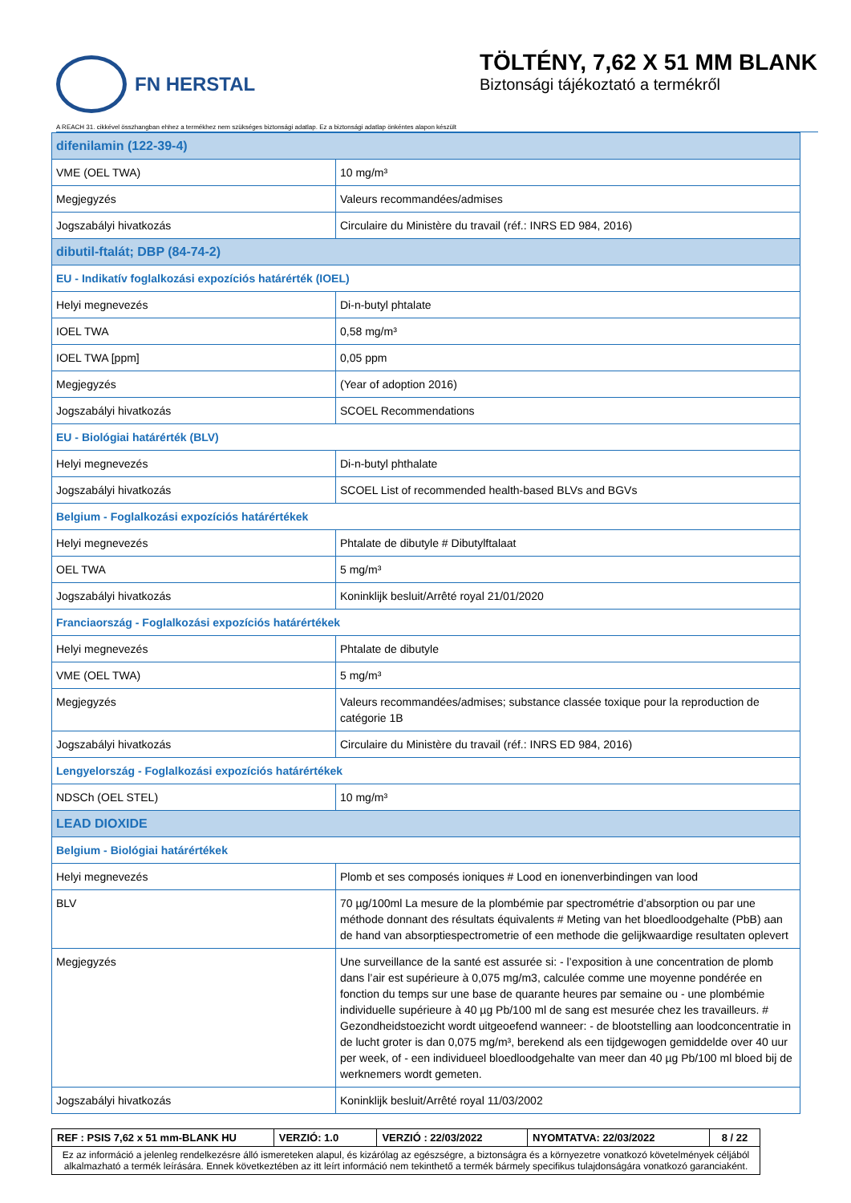FN HERSTAL
TÖLTÉNY, 7,62 X 51 MM BLANK
Biztonsági tájékoztató a termékről
A REACH 31. cikkével összhangban ehhez a termékhez nem szükséges biztonsági adatlap. Ez a biztonsági adatlap önkéntes alapon készült
| difenilamin (122-39-4) | |
| VME (OEL TWA) | 10 mg/m³ |
| Megjegyzés | Valeurs recommandées/admises |
| Jogszabályi hivatkozás | Circulaire du Ministère du travail (réf.: INRS ED 984, 2016) |
| dibutil-ftalát; DBP (84-74-2) | |
| EU - Indikatív foglalkozási expozíciós határérték (IOEL) | |
| Helyi megnevezés | Di-n-butyl phtalate |
| IOEL TWA | 0,58 mg/m³ |
| IOEL TWA [ppm] | 0,05 ppm |
| Megjegyzés | (Year of adoption 2016) |
| Jogszabályi hivatkozás | SCOEL Recommendations |
| EU - Biológiai határérték (BLV) | |
| Helyi megnevezés | Di-n-butyl phthalate |
| Jogszabályi hivatkozás | SCOEL List of recommended health-based BLVs and BGVs |
| Belgium - Foglalkozási expozíciós határértékek | |
| Helyi megnevezés | Phtalate de dibutyle # Dibutylftalaat |
| OEL TWA | 5 mg/m³ |
| Jogszabályi hivatkozás | Koninklijk besluit/Arrêté royal 21/01/2020 |
| Franciaország - Foglalkozási expozíciós határértékek | |
| Helyi megnevezés | Phtalate de dibutyle |
| VME (OEL TWA) | 5 mg/m³ |
| Megjegyzés | Valeurs recommandées/admises; substance classée toxique pour la reproduction de catégorie 1B |
| Jogszabályi hivatkozás | Circulaire du Ministère du travail (réf.: INRS ED 984, 2016) |
| Lengyelország - Foglalkozási expozíciós határértékek | |
| NDSCh (OEL STEL) | 10 mg/m³ |
| LEAD DIOXIDE | |
| Belgium - Biológiai határértékek | |
| Helyi megnevezés | Plomb et ses composés ioniques # Lood en ionenverbindingen van lood |
| BLV | 70 µg/100ml La mesure de la plombémie par spectrométrie d’absorption ou par une méthode donnant des résultats équivalents # Meting van het bloedloodgehalte (PbB) aan de hand van absorptiespectrometrie of een methode die gelijkwaardige resultaten oplevert |
| Megjegyzés | Une surveillance de la santé est assurée si: - l’exposition à une concentration de plomb dans l’air est supérieure à 0,075 mg/m3, calculée comme une moyenne pondérée en fonction du temps sur une base de quarante heures par semaine ou - une plombémie individuelle supérieure à 40 µg Pb/100 ml de sang est mesurée chez les travailleurs. # Gezondheidstoezicht wordt uitgeoefend wanneer: - de blootstelling aan loodconcentratie in de lucht groter is dan 0,075 mg/m³, berekend als een tijdgewogen gemiddelde over 40 uur per week, of - een individueel bloedloodgehalte van meer dan 40 µg Pb/100 ml bloed bij de werknemers wordt gemeten. |
| Jogszabályi hivatkozás | Koninklijk besluit/Arrêté royal 11/03/2002 |
| REF : PSIS 7,62 x 51 mm-BLANK HU | VERZIÓ: 1.0 | VERZIÓ : 22/03/2022 | NYOMTATVA: 22/03/2022 | 8 / 22 |
| Ez az információ a jelenleg rendelkezésre álló ismereteken alapul, és kizárólag az egészségre, a biztonságra és a környezetre vonatkozó követelmények céljából alkalmazható a termék leírására. Ennek következtében az itt leírt információ nem tekinthető a termék bármely specifikus tulajdonságára vonatkozó garanciaként. | | | | |